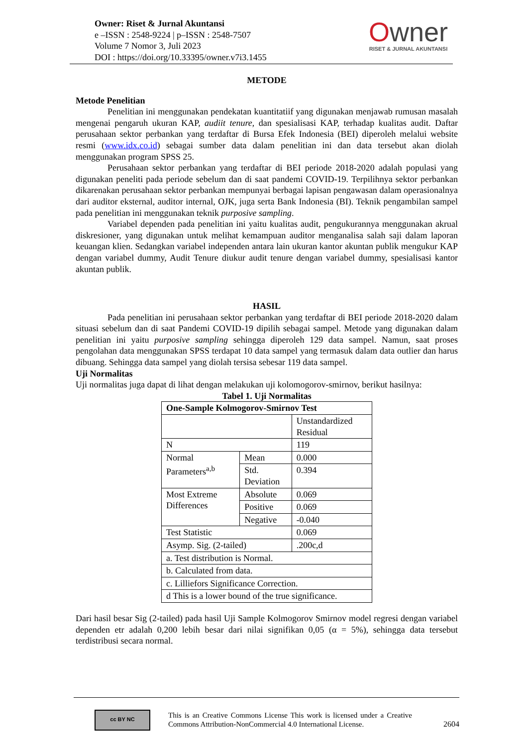Owner: Riset & Jurnal Akuntansi
e –ISSN : 2548-9224 | p–ISSN : 2548-7507
Volume 7 Nomor 3, Juli 2023
DOI : https://doi.org/10.33395/owner.v7i3.1455
Owner
RISET & JURNAL AKUNTANSI
METODE
Metode Penelitian
Penelitian ini menggunakan pendekatan kuantitatiif yang digunakan menjawab rumusan masalah mengenai pengaruh ukuran KAP, audiit tenure, dan spesialisasi KAP, terhadap kualitas audit. Daftar perusahaan sektor perbankan yang terdaftar di Bursa Efek Indonesia (BEI) diperoleh melalui website resmi (www.idx.co.id) sebagai sumber data dalam penelitian ini dan data tersebut akan diolah menggunakan program SPSS 25.
Perusahaan sektor perbankan yang terdaftar di BEI periode 2018-2020 adalah populasi yang digunakan peneliti pada periode sebelum dan di saat pandemi COVID-19. Terpilihnya sektor perbankan dikarenakan perusahaan sektor perbankan mempunyai berbagai lapisan pengawasan dalam operasionalnya dari auditor eksternal, auditor internal, OJK, juga serta Bank Indonesia (BI). Teknik pengambilan sampel pada penelitian ini menggunakan teknik purposive sampling.
Variabel dependen pada penelitian ini yaitu kualitas audit, pengukurannya menggunakan akrual diskresioner, yang digunakan untuk melihat kemampuan auditor menganalisa salah saji dalam laporan keuangan klien. Sedangkan variabel independen antara lain ukuran kantor akuntan publik mengukur KAP dengan variabel dummy, Audit Tenure diukur audit tenure dengan variabel dummy, spesialisasi kantor akuntan publik.
HASIL
Pada penelitian ini perusahaan sektor perbankan yang terdaftar di BEI periode 2018-2020 dalam situasi sebelum dan di saat Pandemi COVID-19 dipilih sebagai sampel. Metode yang digunakan dalam penelitian ini yaitu purposive sampling sehingga diperoleh 129 data sampel. Namun, saat proses pengolahan data menggunakan SPSS terdapat 10 data sampel yang termasuk dalam data outlier dan harus dibuang. Sehingga data sampel yang diolah tersisa sebesar 119 data sampel.
Uji Normalitas
Uji normalitas juga dapat di lihat dengan melakukan uji kolomogorov-smirnov, berikut hasilnya:
Tabel 1. Uji Normalitas
| One-Sample Kolmogorov-Smirnov Test | | |
| --- | --- | --- |
| | | Unstandardized Residual |
| N | | 119 |
| Normal Parameters<sup>a,b</sup> | Mean | 0.000 |
| | Std. Deviation | 0.394 |
| Most Extreme Differences | Absolute | 0.069 |
| | Positive | 0.069 |
| | Negative | -0.040 |
| Test Statistic | | 0.069 |
| Asymp. Sig. (2-tailed) | | .200c,d |
| a. Test distribution is Normal. | | |
| b. Calculated from data. | | |
| c. Lilliefors Significance Correction. | | |
| d This is a lower bound of the true significance. | | |
Dari hasil besar Sig (2-tailed) pada hasil Uji Sample Kolmogorov Smirnov model regresi dengan variabel dependen etr adalah 0,200 lebih besar dari nilai signifikan 0,05 (α = 5%), sehingga data tersebut terdistribusi secara normal.
cc BY NC
This is an Creative Commons License This work is licensed under a Creative Commons Attribution-NonCommercial 4.0 International License.
2604